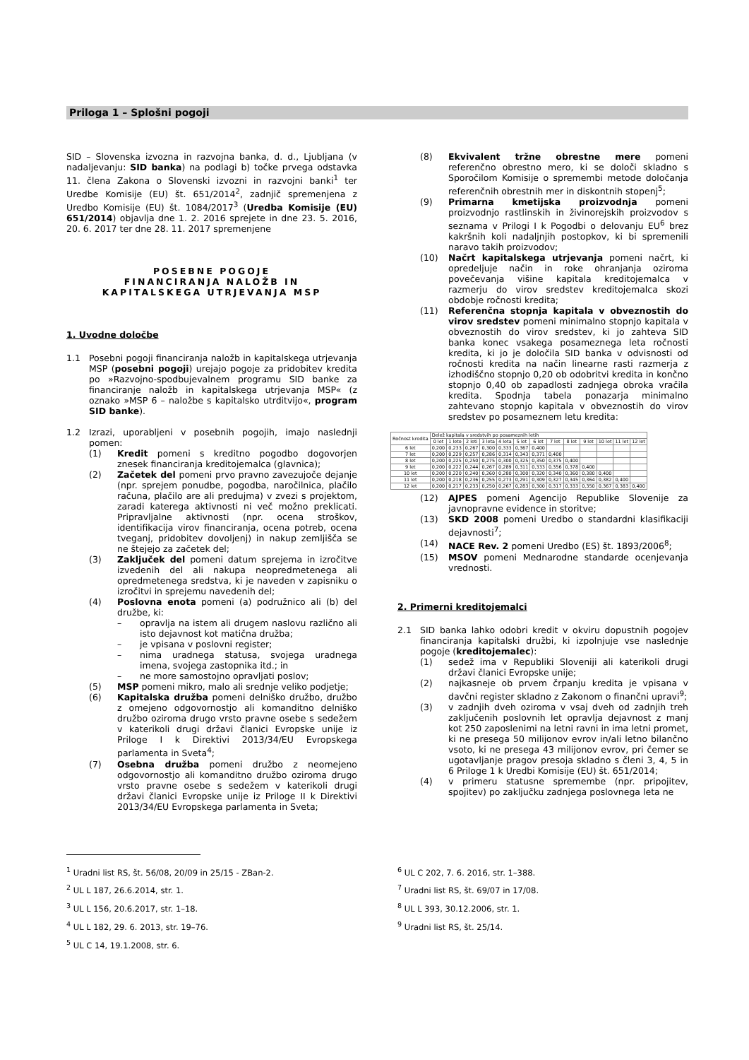Priloga 1 – Splošni pogoji
SID – Slovenska izvozna in razvojna banka, d. d., Ljubljana (v nadaljevanju: SID banka) na podlagi b) točke prvega odstavka 11. člena Zakona o Slovenski izvozni in razvojni banki<sup>1</sup> ter Uredbe Komisije (EU) št. 651/2014<sup>2</sup>, zadnjič spremenjena z Uredbo Komisije (EU) št. 1084/2017<sup>3</sup> (Uredba Komisije (EU) 651/2014) objavlja dne 1. 2. 2016 sprejete in dne 23. 5. 2016, 20. 6. 2017 ter dne 28. 11. 2017 spremenjene
POSEBNE POGOJE
FINANCIRANJA NALOŽB IN
KAPITALSKEGA UTRJEVANJA MSP
1. Uvodne določbe
1.1 Posebni pogoji financiranja naložb in kapitalskega utrjevanja MSP (posebni pogoji) urejajo pogoje za pridobitev kredita po »Razvojno-spodbujevalnem programu SID banke za financiranje naložb in kapitalskega utrjevanja MSP« (z oznako »MSP 6 – naložbe s kapitalsko utrditvijo«, program SID banke).
1.2 Izrazi, uporabljeni v posebnih pogojih, imajo naslednji pomen:
(1) Kredit pomeni s kreditno pogodbo dogovorjen znesek financiranja kreditojemalca (glavnica);
(2) Začetek del pomeni prvo pravno zavezujoče dejanje (npr. sprejem ponudbe, pogodba, naročilnica, plačilo računa, plačilo are ali predujma) v zvezi s projektom, zaradi katerega aktivnosti ni več možno preklicati. Pripravljalne aktivnosti (npr. ocena stroškov, identifikacija virov financiranja, ocena potreb, ocena tveganj, pridobitev dovoljenj) in nakup zemljišča se ne štejejo za začetek del;
(3) Zaključek del pomeni datum sprejema in izročitve izvedenih del ali nakupa neopredmetenega ali opredmetenega sredstva, ki je naveden v zapisniku o izročitvi in sprejemu navedenih del;
(4) Poslovna enota pomeni (a) podružnico ali (b) del družbe, ki:
– opravlja na istem ali drugem naslovu različno ali isto dejavnost kot matična družba;
– je vpisana v poslovni register;
– nima uradnega statusa, svojega uradnega imena, svojega zastopnika itd.; in
– ne more samostojno opravljati poslov;
(5) MSP pomeni mikro, malo ali srednje veliko podjetje;
(6) Kapitalska družba pomeni delniško družbo, družbo z omejeno odgovornostjo ali komanditno delniško družbo oziroma drugo vrsto pravne osebe s sedežem v katerikoli drugi državi članici Evropske unije iz Priloge I k Direktivi 2013/34/EU Evropskega parlamenta in Sveta<sup>4</sup>;
(7) Osebna družba pomeni družbo z neomejeno odgovornostjo ali komanditno družbo oziroma drugo vrsto pravne osebe s sedežem v katerikoli drugi državi članici Evropske unije iz Priloge II k Direktivi 2013/34/EU Evropskega parlamenta in Sveta;
(8) Ekvivalent tržne obrestne mere pomeni referenčno obrestno mero, ki se določi skladno s Sporočilom Komisije o spremembi metode določanja referenčnih obrestnih mer in diskontnih stopenj<sup>5</sup>;
(9) Primarna kmetijska proizvodnja pomeni proizvodnjo rastlinskih in živinorejskih proizvodov s seznama v Prilogi I k Pogodbi o delovanju EU<sup>6</sup> brez kakršnih koli nadaljnjih postopkov, ki bi spremenili naravo takih proizvodov;
(10) Načrt kapitalskega utrjevanja pomeni načrt, ki opredeljuje način in roke ohranjanja oziroma povečevanja višine kapitala kreditojemalca v razmerju do virov sredstev kreditojemalca skozi obdobje ročnosti kredita;
(11) Referenčna stopnja kapitala v obveznostih do virov sredstev pomeni minimalno stopnjo kapitala v obveznostih do virov sredstev, ki jo zahteva SID banka konec vsakega posameznega leta ročnosti kredita, ki jo je določila SID banka v odvisnosti od ročnosti kredita na način linearne rasti razmerja z izhodiščno stopnjo 0,20 ob odobritvi kredita in končno stopnjo 0,40 ob zapadlosti zadnjega obroka vračila kredita. Spodnja tabela ponazarja minimalno zahtevano stopnjo kapitala v obveznostih do virov sredstev po posameznem letu kredita:
| Ročnost kredita | Delež kapitala v sredstvih po posameznih letih | | | | | | | | | | | | |
| --- | --- | --- | --- | --- | --- | --- | --- | --- | --- | --- | --- | --- | --- |
| | 0 let | 1 leto | 2 leti | 3 leta | 4 leta | 5 let | 6 let | 7 let | 8 let | 9 let | 10 let | 11 let | 12 let |
| 6 let | 0,200 | 0,233 | 0,267 | 0,300 | 0,333 | 0,367 | 0,400 | | | | | | |
| 7 let | 0,200 | 0,229 | 0,257 | 0,286 | 0,314 | 0,343 | 0,371 | 0,400 | | | | | |
| 8 let | 0,200 | 0,225 | 0,250 | 0,275 | 0,300 | 0,325 | 0,350 | 0,375 | 0,400 | | | | |
| 9 let | 0,200 | 0,222 | 0,244 | 0,267 | 0,289 | 0,311 | 0,333 | 0,356 | 0,378 | 0,400 | | | |
| 10 let | 0,200 | 0,220 | 0,240 | 0,260 | 0,280 | 0,300 | 0,320 | 0,340 | 0,360 | 0,380 | 0,400 | | |
| 11 let | 0,200 | 0,218 | 0,236 | 0,255 | 0,273 | 0,291 | 0,309 | 0,327 | 0,345 | 0,364 | 0,382 | 0,400 | |
| 12 let | 0,200 | 0,217 | 0,233 | 0,250 | 0,267 | 0,283 | 0,300 | 0,317 | 0,333 | 0,350 | 0,367 | 0,383 | 0,400 |
(12) AJPES pomeni Agencijo Republike Slovenije za javnopravne evidence in storitve;
(13) SKD 2008 pomeni Uredbo o standardni klasifikaciji dejavnosti<sup>7</sup>;
(14) NACE Rev. 2 pomeni Uredbo (ES) št. 1893/2006<sup>8</sup>;
(15) MSOV pomeni Mednarodne standarde ocenjevanja vrednosti.
2. Primerni kreditojemalci
2.1 SID banka lahko odobri kredit v okviru dopustnih pogojev financiranja kapitalski družbi, ki izpolnjuje vse naslednje pogoje (kreditojemalec):
(1) sedež ima v Republiki Sloveniji ali katerikoli drugi državi članici Evropske unije;
(2) najkasneje ob prvem črpanju kredita je vpisana v davčni register skladno z Zakonom o finančni upravi<sup>9</sup>;
(3) v zadnjih dveh oziroma v vsaj dveh od zadnjih treh zaključenih poslovnih let opravlja dejavnost z manj kot 250 zaposlenimi na letni ravni in ima letni promet, ki ne presega 50 milijonov evrov in/ali letno bilančno vsoto, ki ne presega 43 milijonov evrov, pri čemer se ugotavljanje pragov presoja skladno s členi 3, 4, 5 in 6 Priloge 1 k Uredbi Komisije (EU) št. 651/2014;
(4) v primeru statusne spremembe (npr. pripojitev, spojitev) po zaključku zadnjega poslovnega leta ne
<sup>1</sup> Uradni list RS, št. 56/08, 20/09 in 25/15 - ZBan-2.
<sup>2</sup> UL L 187, 26.6.2014, str. 1.
<sup>3</sup> UL L 156, 20.6.2017, str. 1–18.
<sup>4</sup> UL L 182, 29. 6. 2013, str. 19–76.
<sup>5</sup> UL C 14, 19.1.2008, str. 6.
<sup>6</sup> UL C 202, 7. 6. 2016, str. 1–388.
<sup>7</sup> Uradni list RS, št. 69/07 in 17/08.
<sup>8</sup> UL L 393, 30.12.2006, str. 1.
<sup>9</sup> Uradni list RS, št. 25/14.